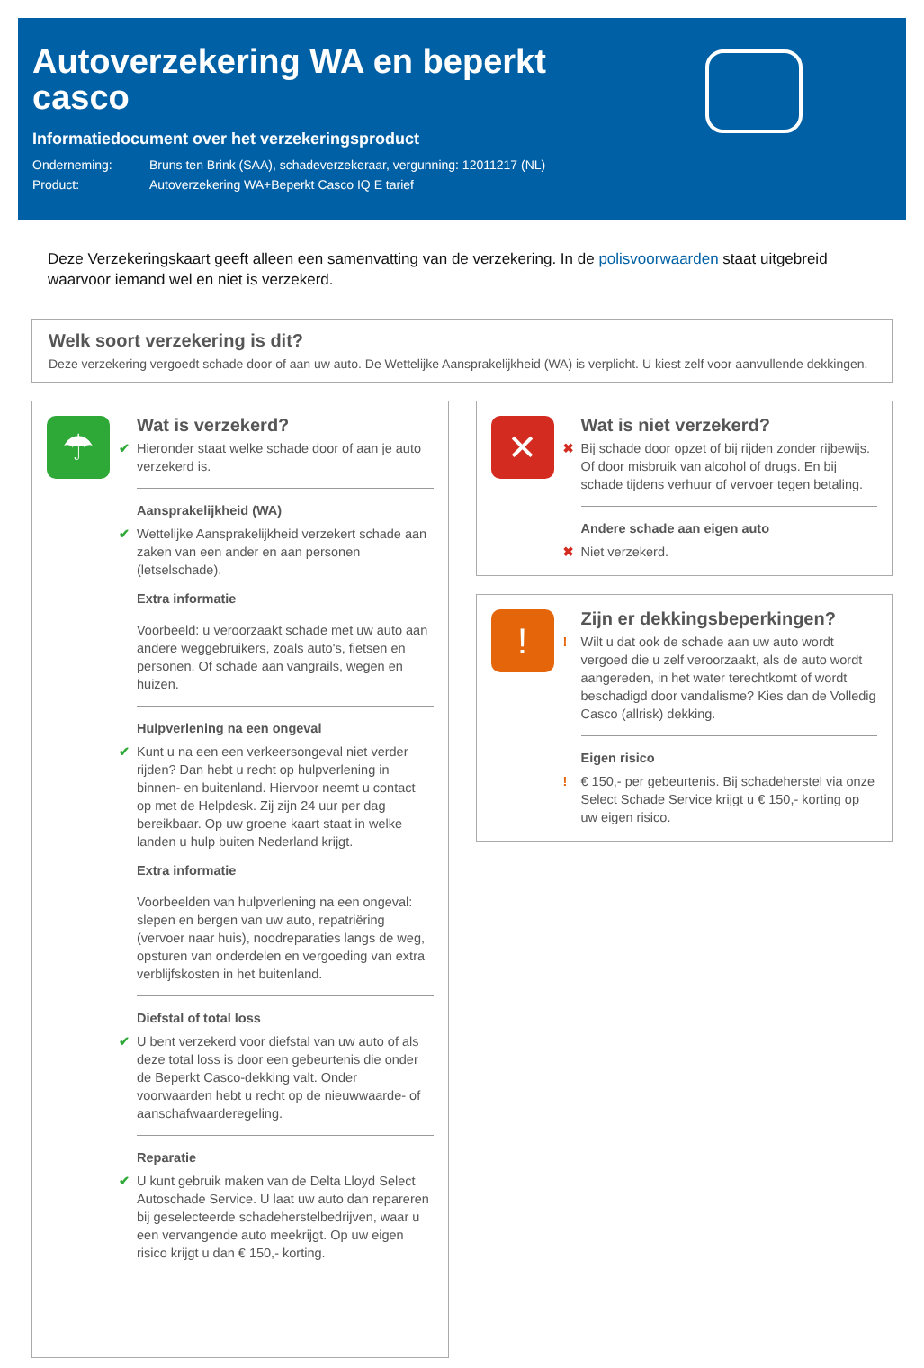Autoverzekering WA en beperkt casco
Informatiedocument over het verzekeringsproduct
Onderneming: Bruns ten Brink (SAA), schadeverzekeraar, vergunning: 12011217 (NL)
Product: Autoverzekering WA+Beperkt Casco IQ E tarief
Deze Verzekeringskaart geeft alleen een samenvatting van de verzekering. In de polisvoorwaarden staat uitgebreid waarvoor iemand wel en niet is verzekerd.
Welk soort verzekering is dit?
Deze verzekering vergoedt schade door of aan uw auto. De Wettelijke Aansprakelijkheid (WA) is verplicht. U kiest zelf voor aanvullende dekkingen.
☂
Wat is verzekerd?
✔ Hieronder staat welke schade door of aan je auto verzekerd is.
Aansprakelijkheid (WA)
✔ Wettelijke Aansprakelijkheid verzekert schade aan zaken van een ander en aan personen (letselschade).
Extra informatie
Voorbeeld: u veroorzaakt schade met uw auto aan andere weggebruikers, zoals auto's, fietsen en personen. Of schade aan vangrails, wegen en huizen.
Hulpverlening na een ongeval
✔ Kunt u na een een verkeersongeval niet verder rijden? Dan hebt u recht op hulpverlening in binnen- en buitenland. Hiervoor neemt u contact op met de Helpdesk. Zij zijn 24 uur per dag bereikbaar. Op uw groene kaart staat in welke landen u hulp buiten Nederland krijgt.
Extra informatie
Voorbeelden van hulpverlening na een ongeval: slepen en bergen van uw auto, repatriëring (vervoer naar huis), noodreparaties langs de weg, opsturen van onderdelen en vergoeding van extra verblijfskosten in het buitenland.
Diefstal of total loss
✔ U bent verzekerd voor diefstal van uw auto of als deze total loss is door een gebeurtenis die onder de Beperkt Casco-dekking valt. Onder voorwaarden hebt u recht op de nieuwwaarde- of aanschafwaarderegeling.
Reparatie
✔ U kunt gebruik maken van de Delta Lloyd Select Autoschade Service. U laat uw auto dan repareren bij geselecteerde schadeherstelbedrijven, waar u een vervangende auto meekrijgt. Op uw eigen risico krijgt u dan € 150,- korting.
✕
Wat is niet verzekerd?
✖ Bij schade door opzet of bij rijden zonder rijbewijs. Of door misbruik van alcohol of drugs. En bij schade tijdens verhuur of vervoer tegen betaling.
Andere schade aan eigen auto
✖ Niet verzekerd.
!
Zijn er dekkingsbeperkingen?
! Wilt u dat ook de schade aan uw auto wordt vergoed die u zelf veroorzaakt, als de auto wordt aangereden, in het water terechtkomt of wordt beschadigd door vandalisme? Kies dan de Volledig Casco (allrisk) dekking.
Eigen risico
! € 150,- per gebeurtenis. Bij schadeherstel via onze Select Schade Service krijgt u € 150,- korting op uw eigen risico.